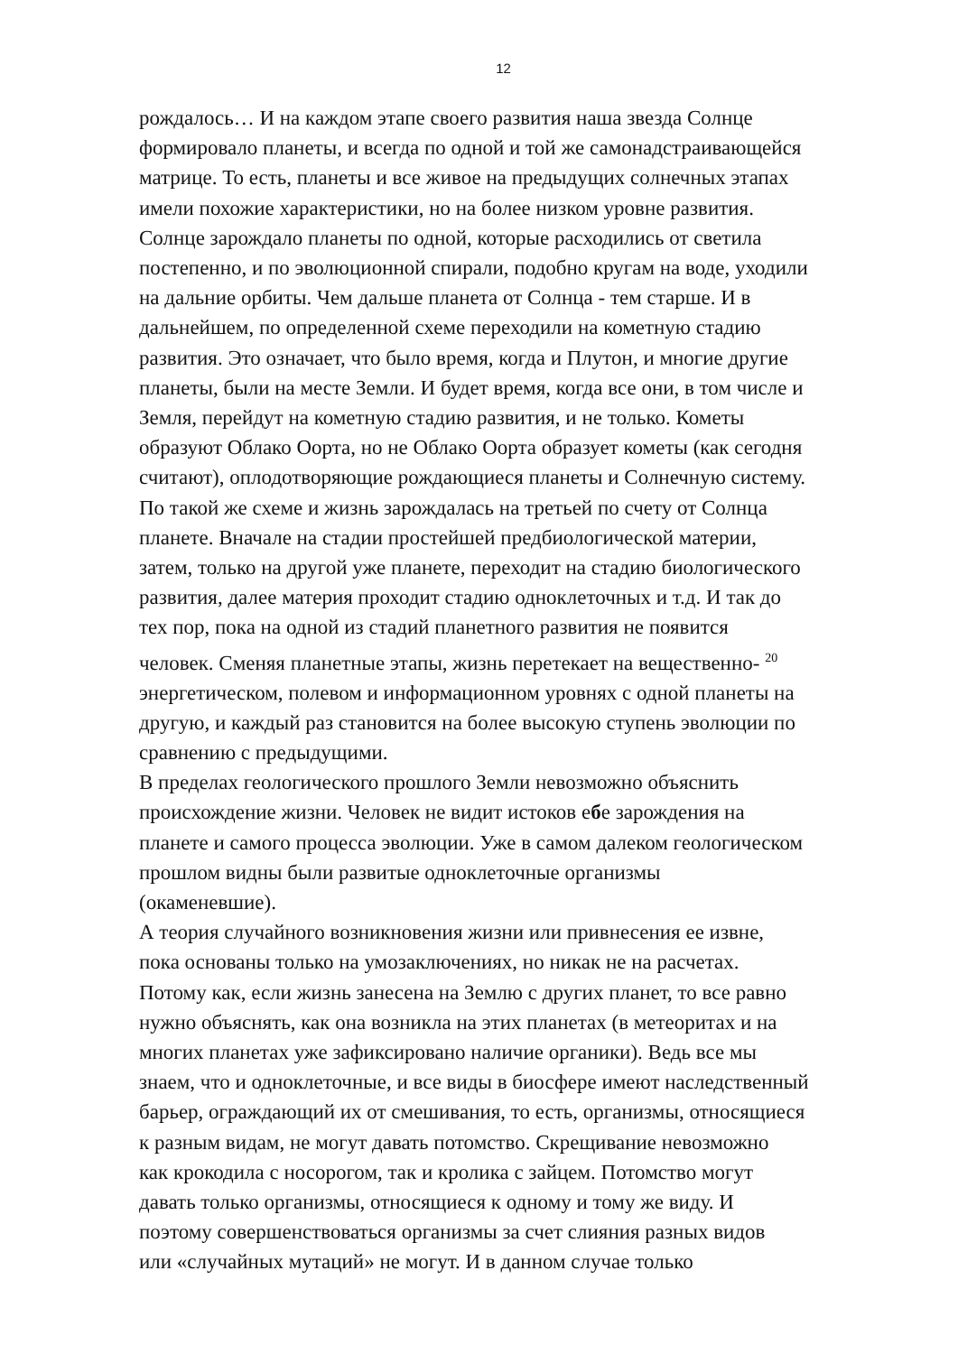12
рождалось… И на каждом этапе своего развития наша звезда Солнце
формировало планеты, и всегда по одной и той же самонадстраивающейся
матрице. То есть, планеты и все живое на предыдущих солнечных этапах
имели похожие характеристики, но на более низком уровне развития.
Солнце зарождало планеты по одной, которые расходились от светила
постепенно, и по эволюционной спирали, подобно кругам на воде, уходили
на дальние орбиты. Чем дальше планета от Солнца - тем старше. И в
дальнейшем, по определенной схеме переходили на кометную стадию
развития. Это означает, что было время, когда и Плутон, и многие другие
планеты, были на месте Земли. И будет время, когда все они, в том числе и
Земля, перейдут на кометную стадию развития, и не только. Кометы
образуют Облако Оорта, но не Облако Оорта образует кометы (как сегодня
считают), оплодотворяющие рождающиеся планеты и Солнечную систему.
По такой же схеме и жизнь зарождалась на третьей по счету от Солнца
планете. Вначале на стадии простейшей предбиологической материи,
затем, только на другой уже планете, переходит на стадию биологического
развития, далее материя проходит стадию одноклеточных и т.д. И так до
тех пор, пока на одной из стадий планетного развития не появится
человек. Сменяя планетные этапы, жизнь перетекает на вещественно- <sup>20</sup>
энергетическом, полевом и информационном уровнях с одной планеты на
другую, и каждый раз становится на более высокую ступень эволюции по
сравнению с предыдущими.
В пределах геологического прошлого Земли невозможно объяснить
происхождение жизни. Человек не видит истоков ебе зарождения на
планете и самого процесса эволюции. Уже в самом далеком геологическом
прошлом видны были развитые одноклеточные организмы
(окаменевшие).
А теория случайного возникновения жизни или привнесения ее извне,
пока основаны только на умозаключениях, но никак не на расчетах.
Потому как, если жизнь занесена на Землю с других планет, то все равно
нужно объяснять, как она возникла на этих планетах (в метеоритах и на
многих планетах уже зафиксировано наличие органики). Ведь все мы
знаем, что и одноклеточные, и все виды в биосфере имеют наследственный
барьер, ограждающий их от смешивания, то есть, организмы, относящиеся
к разным видам, не могут давать потомство. Скрещивание невозможно
как крокодила с носорогом, так и кролика с зайцем. Потомство могут
давать только организмы, относящиеся к одному и тому же виду. И
поэтому совершенствоваться организмы за счет слияния разных видов
или «случайных мутаций» не могут. И в данном случае только